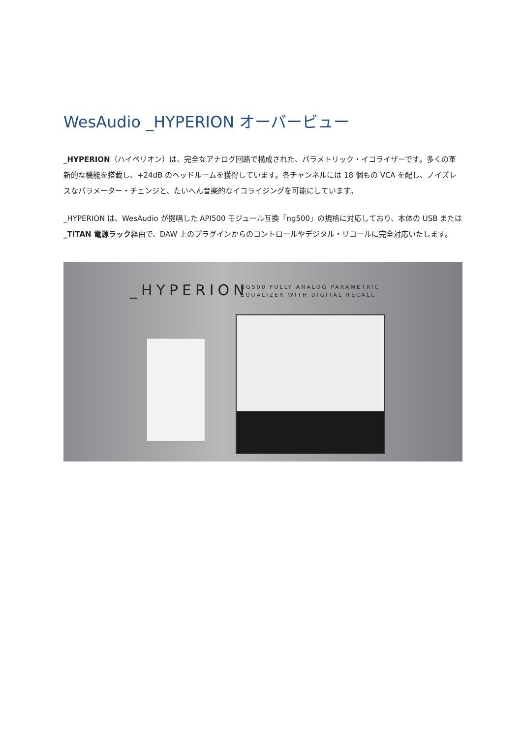WesAudio _HYPERION オーバービュー
_HYPERION（ハイペリオン）は、完全なアナログ回路で構成された、パラメトリック・イコライザーです。多くの革新的な機能を搭載し、+24dB のヘッドルームを獲得しています。各チャンネルには 18 個もの VCA を配し、ノイズレスなパラメーター・チェンジと、たいへん音楽的なイコライジングを可能にしています。
_HYPERION は、WesAudio が提唱した API500 モジュール互換「ng500」の規格に対応しており、本体の USB または_TITAN 電源ラック経由で、DAW 上のプラグインからのコントロールやデジタル・リコールに完全対応いたします。
_HYPERION
NG500 FULLY ANALOG PARAMETRIC
EQUALIZER WITH DIGITAL RECALL